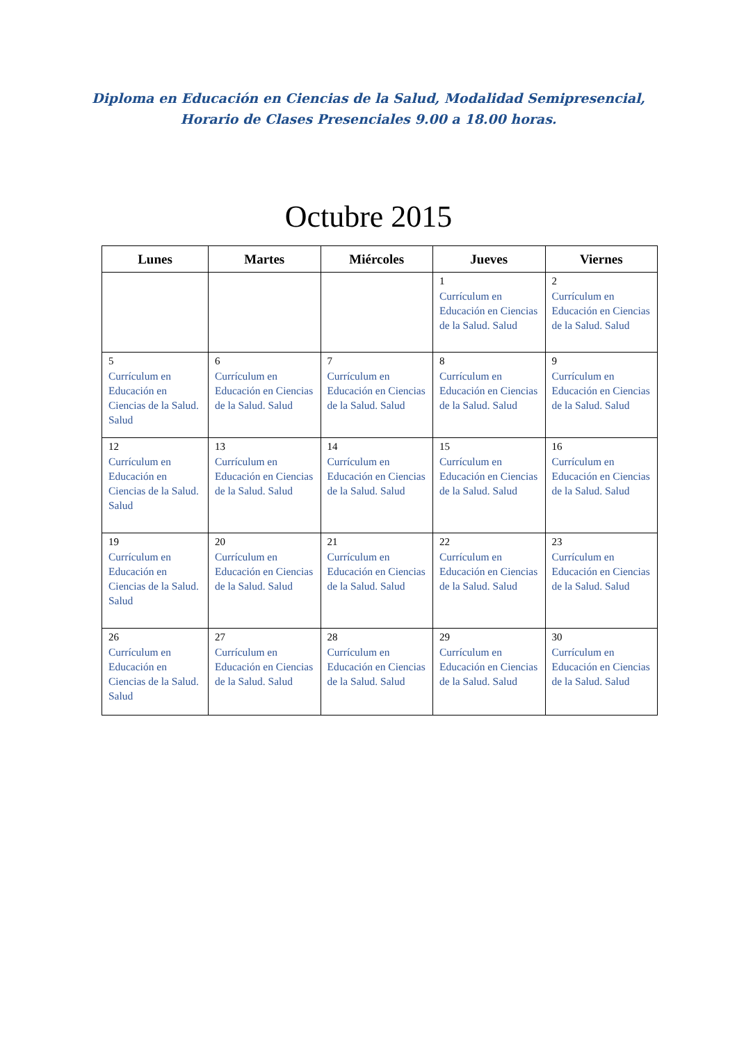Diploma en Educación en Ciencias de la Salud, Modalidad Semipresencial,
Horario de Clases Presenciales 9.00 a 18.00 horas.
Octubre 2015
| Lunes | Martes | Miércoles | Jueves | Viernes |
| --- | --- | --- | --- | --- |
| | | | 1 Currículum en Educación en Ciencias de la Salud. Salud | 2 Currículum en Educación en Ciencias de la Salud. Salud |
| 5 Currículum en Educación en Ciencias de la Salud. Salud | 6 Currículum en Educación en Ciencias de la Salud. Salud | 7 Currículum en Educación en Ciencias de la Salud. Salud | 8 Currículum en Educación en Ciencias de la Salud. Salud | 9 Currículum en Educación en Ciencias de la Salud. Salud |
| 12 Currículum en Educación en Ciencias de la Salud. Salud | 13 Currículum en Educación en Ciencias de la Salud. Salud | 14 Currículum en Educación en Ciencias de la Salud. Salud | 15 Currículum en Educación en Ciencias de la Salud. Salud | 16 Currículum en Educación en Ciencias de la Salud. Salud |
| 19 Currículum en Educación en Ciencias de la Salud. Salud | 20 Currículum en Educación en Ciencias de la Salud. Salud | 21 Currículum en Educación en Ciencias de la Salud. Salud | 22 Currículum en Educación en Ciencias de la Salud. Salud | 23 Currículum en Educación en Ciencias de la Salud. Salud |
| 26 Currículum en Educación en Ciencias de la Salud. Salud | 27 Currículum en Educación en Ciencias de la Salud. Salud | 28 Currículum en Educación en Ciencias de la Salud. Salud | 29 Currículum en Educación en Ciencias de la Salud. Salud | 30 Currículum en Educación en Ciencias de la Salud. Salud |